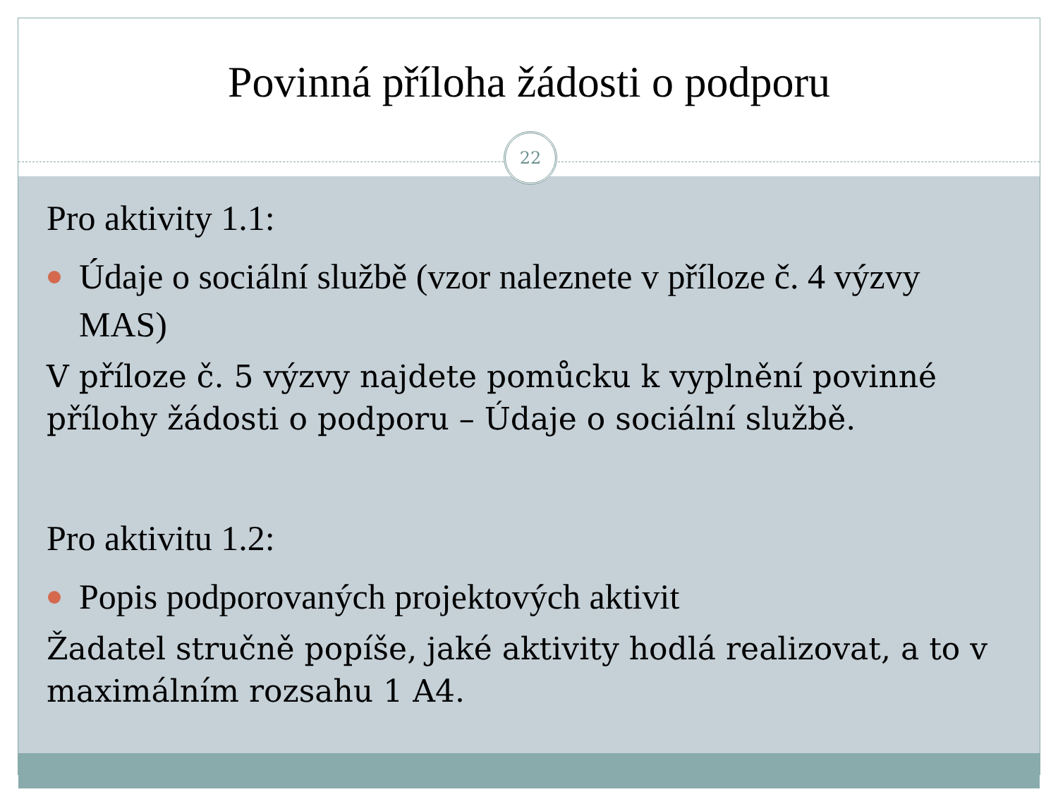Povinná příloha žádosti o podporu
22
Pro aktivity 1.1:
Údaje o sociální službě (vzor naleznete v příloze č. 4 výzvy MAS)
V příloze č. 5 výzvy najdete pomůcku k vyplnění povinné přílohy žádosti o podporu – Údaje o sociální službě.
Pro aktivitu 1.2:
Popis podporovaných projektových aktivit
Žadatel stručně popíše, jaké aktivity hodlá realizovat, a to v maximálním rozsahu 1 A4.